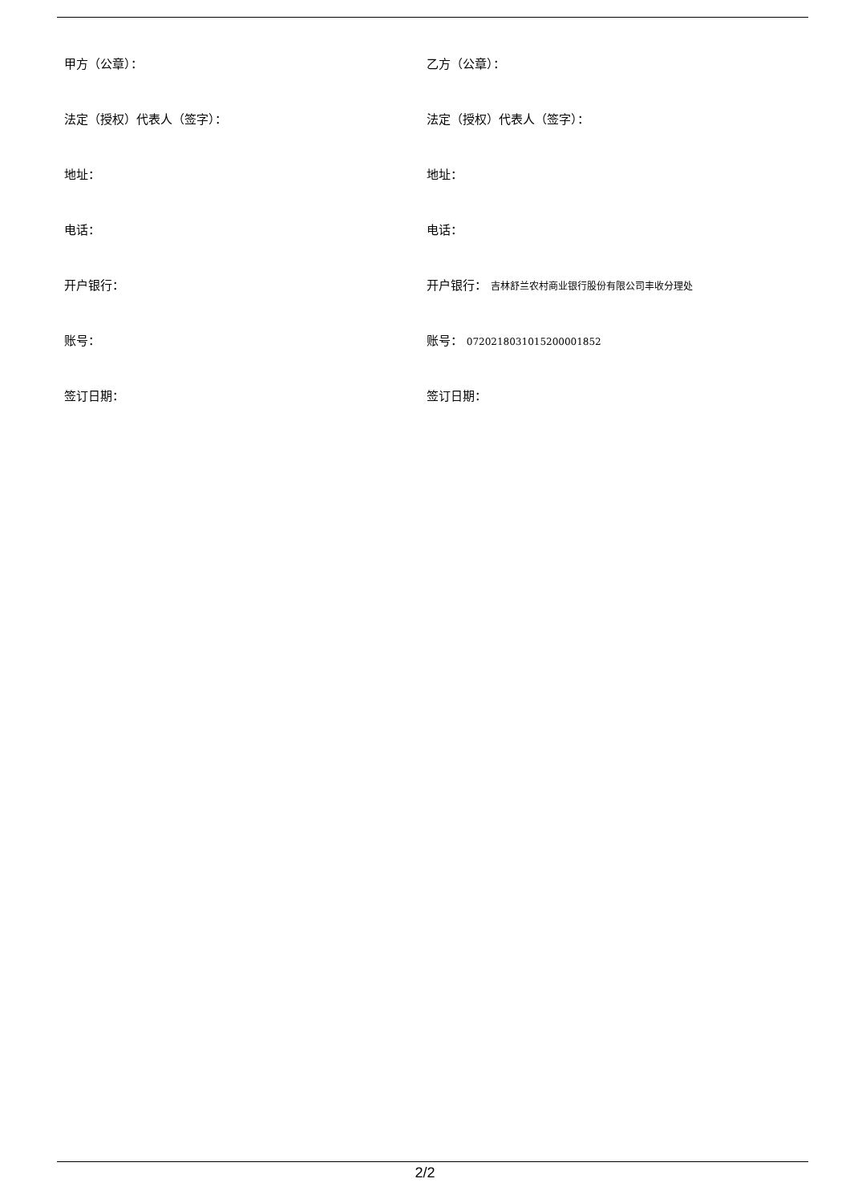甲方（公章）： 乙方（公章）：
法定（授权）代表人（签字）： 法定（授权）代表人（签字）：
地址： 地址：
电话： 电话：
开户银行： 开户银行： 吉林舒兰农村商业银行股份有限公司丰收分理处
账号： 账号： 0720218031015200001852
签订日期： 签订日期：
2/2